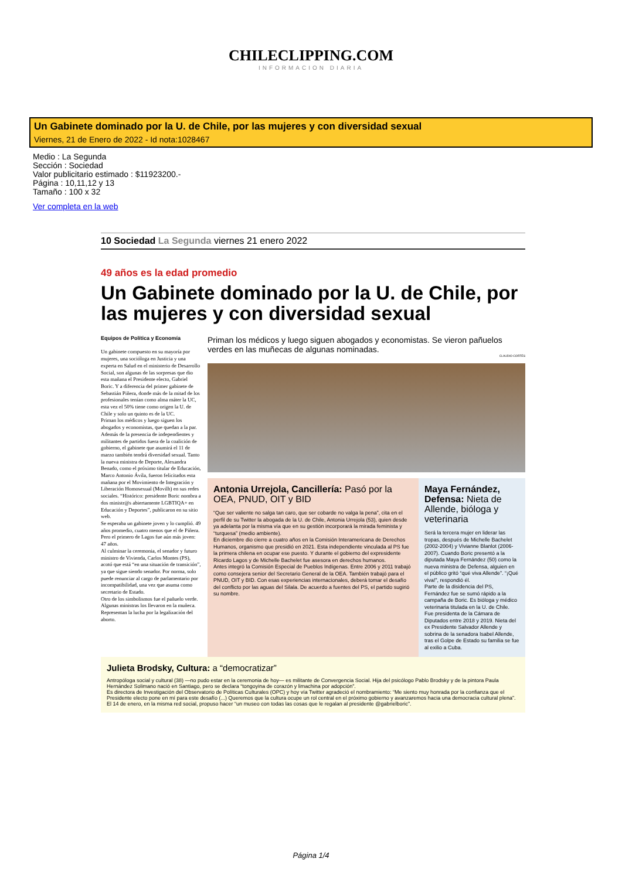CHILECLIPPING.COM
INFORMACION DIARIA
Un Gabinete dominado por la U. de Chile, por las mujeres y con diversidad sexual
Viernes, 21 de Enero de 2022 - Id nota:1028467
Medio : La Segunda
Sección : Sociedad
Valor publicitario estimado : $11923200.-
Página : 10,11,12 y 13
Tamaño : 100 x 32
Ver completa en la web
10 Sociedad La Segunda viernes 21 enero 2022
49 años es la edad promedio
Un Gabinete dominado por la U. de Chile, por las mujeres y con diversidad sexual
Equipos de Política y Economía
Un gabinete compuesto en su mayoría por mujeres, una socióloga en Justicia y una experta en Salud en el ministerio de Desarrollo Social, son algunas de las sorpresas que dio esta mañana el Presidente electo, Gabriel Boric. Y a diferencia del primer gabinete de Sebastián Piñera, donde más de la mitad de los profesionales tenían como alma máter la UC, esta vez el 50% tiene como origen la U. de Chile y solo un quinto es de la UC.
Priman los médicos y luego siguen los abogados y economistas, que quedan a la par.
Además de la presencia de independientes y militantes de partidos fuera de la coalición de gobierno, el gabinete que asumirá el 11 de marzo también tendrá diversidad sexual. Tanto la nueva ministra de Deporte, Alexandra Benado, como el próximo titular de Educación, Marco Antonio Ávila, fueron felicitados esta mañana por el Movimiento de Integración y Liberación Homosexual (Movilh) en sus redes sociales. “Histórico: presidente Boric nombra a dos ministr@s abiertamente LGBTIQA+ en Educación y Deportes”, publicaron en su sitio web.
Se esperaba un gabinete joven y lo cumplió. 49 años promedio, cuatro menos que el de Piñera. Pero el primero de Lagos fue aún más joven: 47 años.
Al culminar la ceremonia, el senador y futuro ministro de Vivienda, Carlos Montes (PS), acotó que está “en una situación de transición”, ya que sigue siendo senador. Por norma, solo puede renunciar al cargo de parlamentario por incompatibilidad, una vez que asuma como secretario de Estado.
Otro de los simbolismos fue el pañuelo verde. Algunas ministras los llevaron en la muñeca. Representan la lucha por la legalización del aborto.
Priman los médicos y luego siguen abogados y economistas. Se vieron pañuelos verdes en las muñecas de algunas nominadas.
CLAUDIO CORTÉS
Antonia Urrejola, Cancillería: Pasó por la OEA, PNUD, OIT y BID
“Que ser valiente no salga tan caro, que ser cobarde no valga la pena”, cita en el perfil de su Twitter la abogada de la U. de Chile, Antonia Urrejola (53), quien desde ya adelanta por la misma vía que en su gestión incorporará la mirada feminista y “turquesa” (medio ambiente).
En diciembre dio cierre a cuatro años en la Comisión Interamericana de Derechos Humanos, organismo que presidió en 2021. Esta independiente vinculada al PS fue la primera chilena en ocupar ese puesto. Y durante el gobierno del expresidente Ricardo Lagos y de Michelle Bachelet fue asesora en derechos humanos.
Antes integró la Comisión Especial de Pueblos Indígenas. Entre 2006 y 2011 trabajó como consejera senior del Secretario General de la OEA. También trabajó para el PNUD, OIT y BID. Con esas experiencias internacionales, deberá tomar el desafío del conflicto por las aguas del Silala. De acuerdo a fuentes del PS, el partido sugirió su nombre.
Maya Fernández, Defensa: Nieta de Allende, bióloga y veterinaria
Será la tercera mujer en liderar las tropas, después de Michelle Bachelet (2002-2004) y Vivianne Blanlot (2006-2007). Cuando Boric presentó a la diputada Maya Fernández (50) como la nueva ministra de Defensa, alguien en el público gritó “qué viva Allende”. “¡Qué viva!”, respondió él.
Parte de la disidencia del PS, Fernández fue se sumó rápido a la campaña de Boric. Es bióloga y médico veterinaria titulada en la U. de Chile. Fue presidenta de la Cámara de Diputados entre 2018 y 2019. Nieta del ex Presidente Salvador Allende y sobrina de la senadora Isabel Allende, tras el Golpe de Estado su familia se fue al exilio a Cuba.
Julieta Brodsky, Cultura: a “democratizar”
Antropóloga social y cultural (38) —no pudo estar en la ceremonia de hoy— es militante de Convergencia Social. Hija del psicólogo Pablo Brodsky y de la pintora Paula Hernández Solimano nació en Santiago, pero se declara “tongoyina de corazón y limachina por adopción”.
Es directora de Investigación del Observatorio de Políticas Culturales (OPC) y hoy vía Twitter agradeció el nombramiento: “Me siento muy honrada por la confianza que el Presidente electo pone en mí para este desafío (...) Queremos que la cultura ocupe un rol central en el próximo gobierno y avanzaremos hacia una democracia cultural plena”. El 14 de enero, en la misma red social, propuso hacer “un museo con todas las cosas que le regalan al presidente @gabrielboric”.
Página 1/4